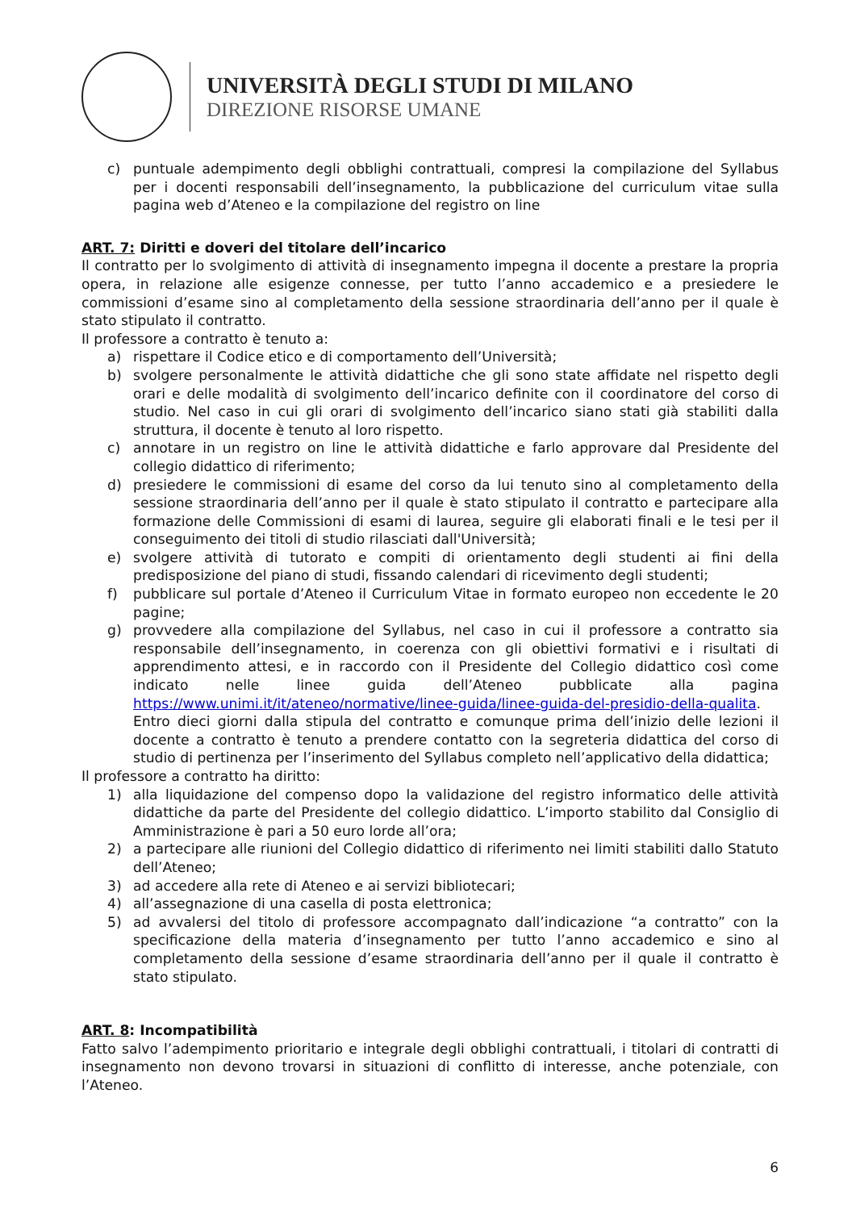UNIVERSITÀ DEGLI STUDI DI MILANO
DIREZIONE RISORSE UMANE
c) puntuale adempimento degli obblighi contrattuali, compresi la compilazione del Syllabus per i docenti responsabili dell’insegnamento, la pubblicazione del curriculum vitae sulla pagina web d’Ateneo e la compilazione del registro on line
ART. 7: Diritti e doveri del titolare dell’incarico
Il contratto per lo svolgimento di attività di insegnamento impegna il docente a prestare la propria opera, in relazione alle esigenze connesse, per tutto l’anno accademico e a presiedere le commissioni d’esame sino al completamento della sessione straordinaria dell’anno per il quale è stato stipulato il contratto.
Il professore a contratto è tenuto a:
a) rispettare il Codice etico e di comportamento dell’Università;
b) svolgere personalmente le attività didattiche che gli sono state affidate nel rispetto degli orari e delle modalità di svolgimento dell’incarico definite con il coordinatore del corso di studio. Nel caso in cui gli orari di svolgimento dell’incarico siano stati già stabiliti dalla struttura, il docente è tenuto al loro rispetto.
c) annotare in un registro on line le attività didattiche e farlo approvare dal Presidente del collegio didattico di riferimento;
d) presiedere le commissioni di esame del corso da lui tenuto sino al completamento della sessione straordinaria dell’anno per il quale è stato stipulato il contratto e partecipare alla formazione delle Commissioni di esami di laurea, seguire gli elaborati finali e le tesi per il conseguimento dei titoli di studio rilasciati dall'Università;
e) svolgere attività di tutorato e compiti di orientamento degli studenti ai fini della predisposizione del piano di studi, fissando calendari di ricevimento degli studenti;
f) pubblicare sul portale d’Ateneo il Curriculum Vitae in formato europeo non eccedente le 20 pagine;
g) provvedere alla compilazione del Syllabus, nel caso in cui il professore a contratto sia responsabile dell’insegnamento, in coerenza con gli obiettivi formativi e i risultati di apprendimento attesi, e in raccordo con il Presidente del Collegio didattico così come indicato nelle linee guida dell’Ateneo pubblicate alla pagina https://www.unimi.it/it/ateneo/normative/linee-guida/linee-guida-del-presidio-della-qualita. Entro dieci giorni dalla stipula del contratto e comunque prima dell’inizio delle lezioni il docente a contratto è tenuto a prendere contatto con la segreteria didattica del corso di studio di pertinenza per l’inserimento del Syllabus completo nell’applicativo della didattica;
Il professore a contratto ha diritto:
1) alla liquidazione del compenso dopo la validazione del registro informatico delle attività didattiche da parte del Presidente del collegio didattico. L’importo stabilito dal Consiglio di Amministrazione è pari a 50 euro lorde all’ora;
2) a partecipare alle riunioni del Collegio didattico di riferimento nei limiti stabiliti dallo Statuto dell’Ateneo;
3) ad accedere alla rete di Ateneo e ai servizi bibliotecari;
4) all’assegnazione di una casella di posta elettronica;
5) ad avvalersi del titolo di professore accompagnato dall’indicazione “a contratto” con la specificazione della materia d’insegnamento per tutto l’anno accademico e sino al completamento della sessione d’esame straordinaria dell’anno per il quale il contratto è stato stipulato.
ART. 8: Incompatibilità
Fatto salvo l’adempimento prioritario e integrale degli obblighi contrattuali, i titolari di contratti di insegnamento non devono trovarsi in situazioni di conflitto di interesse, anche potenziale, con l’Ateneo.
6